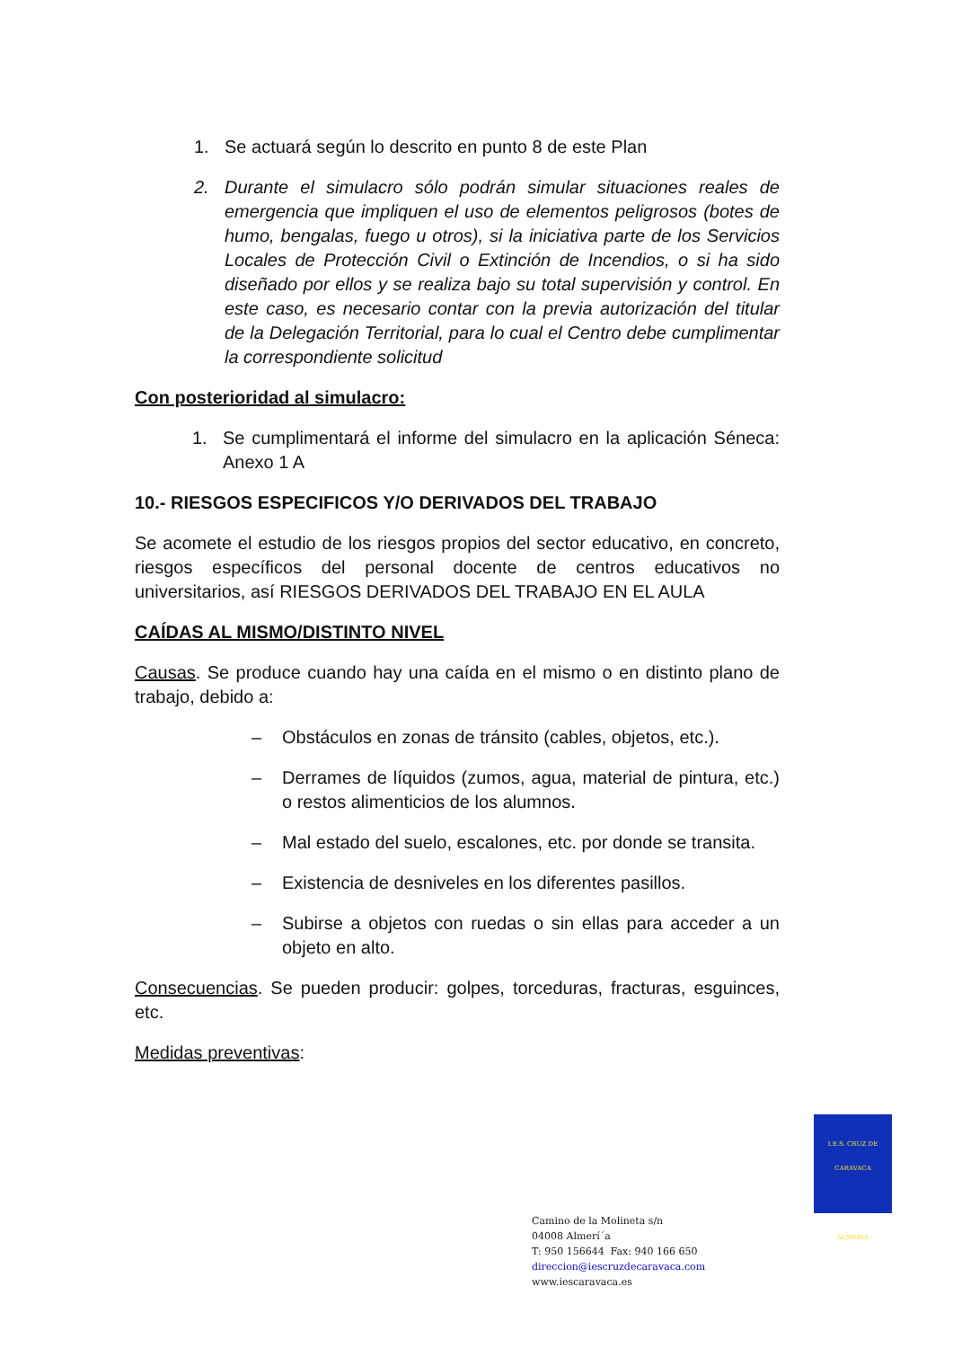1. Se actuará según lo descrito en punto 8 de este Plan
2. Durante el simulacro sólo podrán simular situaciones reales de emergencia que impliquen el uso de elementos peligrosos (botes de humo, bengalas, fuego u otros), si la iniciativa parte de los Servicios Locales de Protección Civil o Extinción de Incendios, o si ha sido diseñado por ellos y se realiza bajo su total supervisión y control. En este caso, es necesario contar con la previa autorización del titular de la Delegación Territorial, para lo cual el Centro debe cumplimentar la correspondiente solicitud
Con posterioridad al simulacro:
1. Se cumplimentará el informe del simulacro en la aplicación Séneca: Anexo 1 A
10.- RIESGOS ESPECIFICOS Y/O DERIVADOS DEL TRABAJO
Se acomete el estudio de los riesgos propios del sector educativo, en concreto, riesgos específicos del personal docente de centros educativos no universitarios, así RIESGOS DERIVADOS DEL TRABAJO EN EL AULA
CAÍDAS AL MISMO/DISTINTO NIVEL
Causas. Se produce cuando hay una caída en el mismo o en distinto plano de trabajo, debido a:
– Obstáculos en zonas de tránsito (cables, objetos, etc.).
– Derrames de líquidos (zumos, agua, material de pintura, etc.) o restos alimenticios de los alumnos.
– Mal estado del suelo, escalones, etc. por donde se transita.
– Existencia de desniveles en los diferentes pasillos.
– Subirse a objetos con ruedas o sin ellas para acceder a un objeto en alto.
Consecuencias. Se pueden producir: golpes, torceduras, fracturas, esguinces, etc.
Medidas preventivas:
I.E.S. CRUZ DE CARAVACA
ALMERIA
Camino de la Molineta s/n
04008 Almerí´a
T: 950 156644 Fax: 940 166 650
direccion@iescruzdecaravaca.com
www.iescaravaca.es